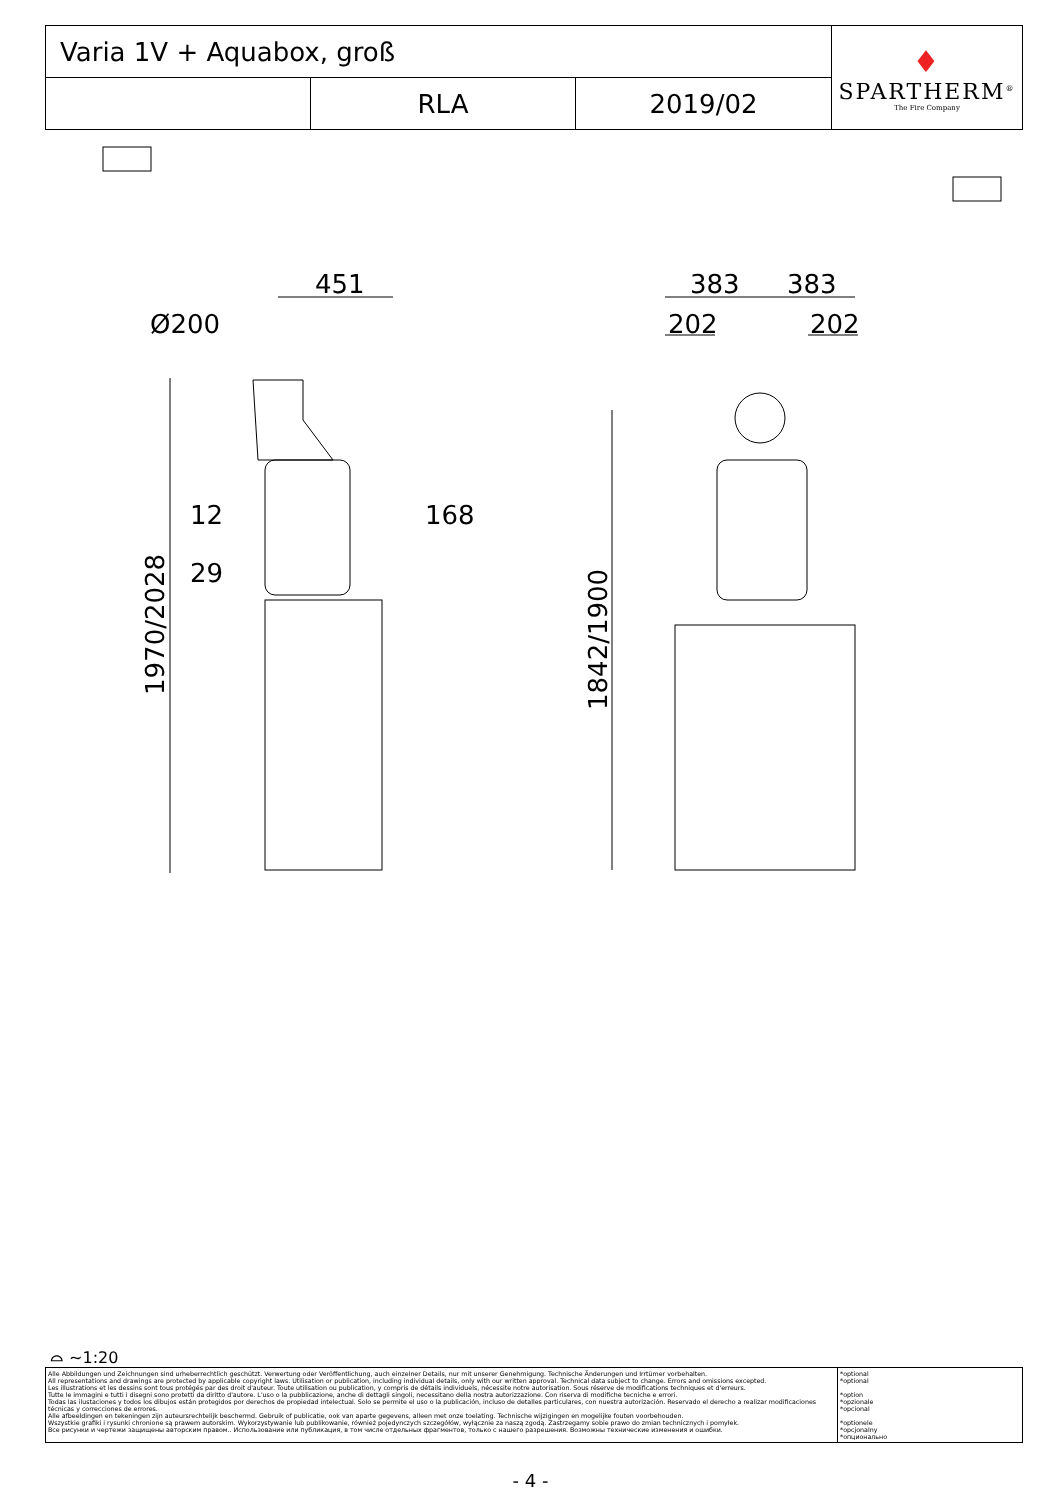| Varia 1V + Aquabox, groß | | | ♦ SPARTHERM<sup>®</sup> The Fire Company |
| | RLA | 2019/02 | |
451
Ø200
12
168
29
383
383
202
202
1970/2028
1842/1900
⌓ ~1:20
| Alle Abbildungen und Zeichnungen sind urheberrechtlich geschützt. Verwertung oder Veröffentlichung, auch einzelner Details, nur mit unserer Genehmigung. Technische Änderungen und Irrtümer vorbehalten. All representations and drawings are protected by applicable copyright laws. Utilisation or publication, including individual details, only with our written approval. Technical data subject to change. Errors and omissions excepted. Les illustrations et les dessins sont tous protégés par des droit d'auteur. Toute utilisation ou publication, y compris de détails individuels, nécessite notre autorisation. Sous réserve de modifications techniques et d'erreurs. Tutte le immagini e tutti i disegni sono protetti da diritto d'autore. L'uso o la pubblicazione, anche di dettagli singoli, necessitano della nostra autorizzazione. Con riserva di modifiche tecniche e errori. Todas las ilustaciones y todos los dibujos están protegidos por derechos de propiedad intelectual. Solo se permite el uso o la publicación, incluso de detalles particulares, con nuestra autorización. Reservado el derecho a realizar modificaciones técnicas y correcciones de errores. Alle afbeeldingen en tekeningen zijn auteursrechtelijk beschermd. Gebruik of publicatie, ook van aparte gegevens, alleen met onze toelating. Technische wijzigingen en mogelijke fouten voorbehouden. Wszystkie grafiki i rysunki chronione są prawem autorskim. Wykorzystywanie lub publikowanie, również pojedynczych szczegółów, wyłącznie za naszą zgodą. Zastrzegamy sobie prawo do zmian technicznych i pomyłek. Все рисунки и чертежи защищены авторским правом.. Использование или публикация, в том числе отдельных фрагментов, только с нашего разрешения. Возможны технические изменения и ошибки. | *optional *optional *option *opzionale *opcional *optionele *opcjonalny *опционально |
- 4 -